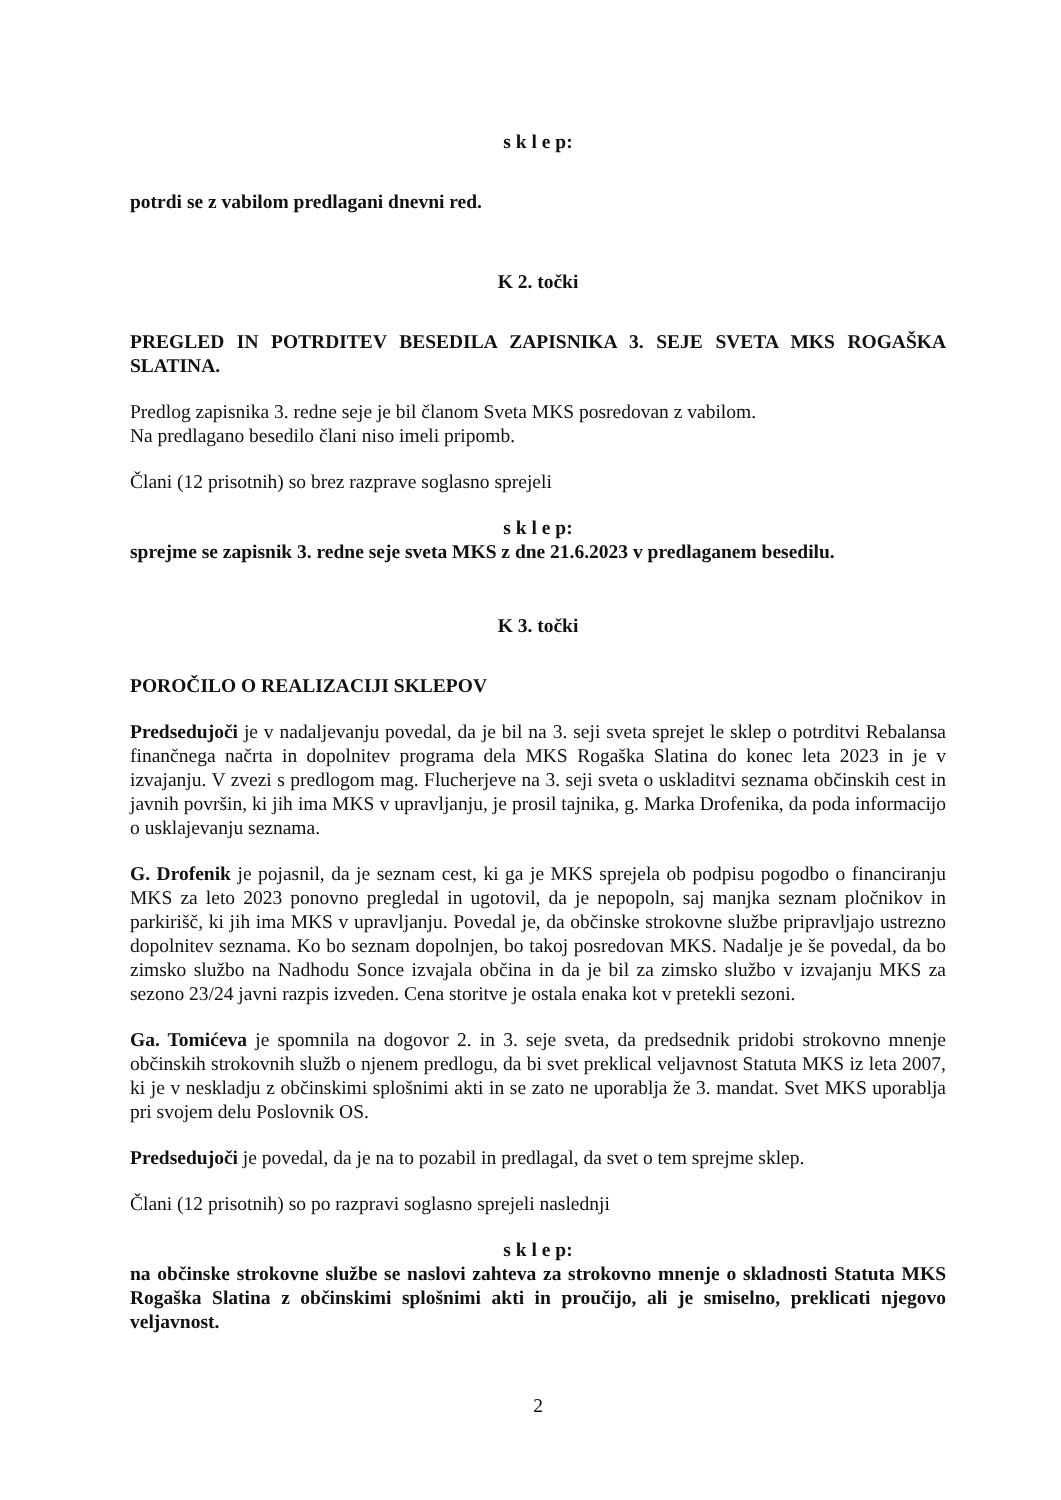s k l e p:
potrdi se z vabilom predlagani dnevni red.
K 2. točki
PREGLED IN POTRDITEV BESEDILA ZAPISNIKA 3. SEJE SVETA MKS ROGAŠKA SLATINA.
Predlog zapisnika 3. redne seje je bil članom Sveta MKS posredovan z vabilom.
Na predlagano besedilo člani niso imeli pripomb.
Člani (12 prisotnih) so brez razprave soglasno sprejeli
s k l e p:
sprejme se zapisnik 3. redne seje sveta MKS z dne 21.6.2023 v predlaganem besedilu.
K 3. točki
POROČILO O REALIZACIJI SKLEPOV
Predsedujoči je v nadaljevanju povedal, da je bil na 3. seji sveta sprejet le sklep o potrditvi Rebalansa finančnega načrta in dopolnitev programa dela MKS Rogaška Slatina do konec leta 2023 in je v izvajanju. V zvezi s predlogom mag. Flucherjeve na 3. seji sveta o uskladitvi seznama občinskih cest in javnih površin, ki jih ima MKS v upravljanju, je prosil tajnika, g. Marka Drofenika, da poda informacijo o usklajevanju seznama.
G. Drofenik je pojasnil, da je seznam cest, ki ga je MKS sprejela ob podpisu pogodbo o financiranju MKS za leto 2023 ponovno pregledal in ugotovil, da je nepopoln, saj manjka seznam pločnikov in parkirišč, ki jih ima MKS v upravljanju. Povedal je, da občinske strokovne službe pripravljajo ustrezno dopolnitev seznama. Ko bo seznam dopolnjen, bo takoj posredovan MKS. Nadalje je še povedal, da bo zimsko službo na Nadhodu Sonce izvajala občina in da je bil za zimsko službo v izvajanju MKS za sezono 23/24 javni razpis izveden. Cena storitve je ostala enaka kot v pretekli sezoni.
Ga. Tomićeva je spomnila na dogovor 2. in 3. seje sveta, da predsednik pridobi strokovno mnenje občinskih strokovnih služb o njenem predlogu, da bi svet preklical veljavnost Statuta MKS iz leta 2007, ki je v neskladju z občinskimi splošnimi akti in se zato ne uporablja že 3. mandat. Svet MKS uporablja pri svojem delu Poslovnik OS.
Predsedujoči je povedal, da je na to pozabil in predlagal, da svet o tem sprejme sklep.
Člani (12 prisotnih) so po razpravi soglasno sprejeli naslednji
s k l e p:
na občinske strokovne službe se naslovi zahteva za strokovno mnenje o skladnosti Statuta MKS Rogaška Slatina z občinskimi splošnimi akti in proučijo, ali je smiselno, preklicati njegovo veljavnost.
2